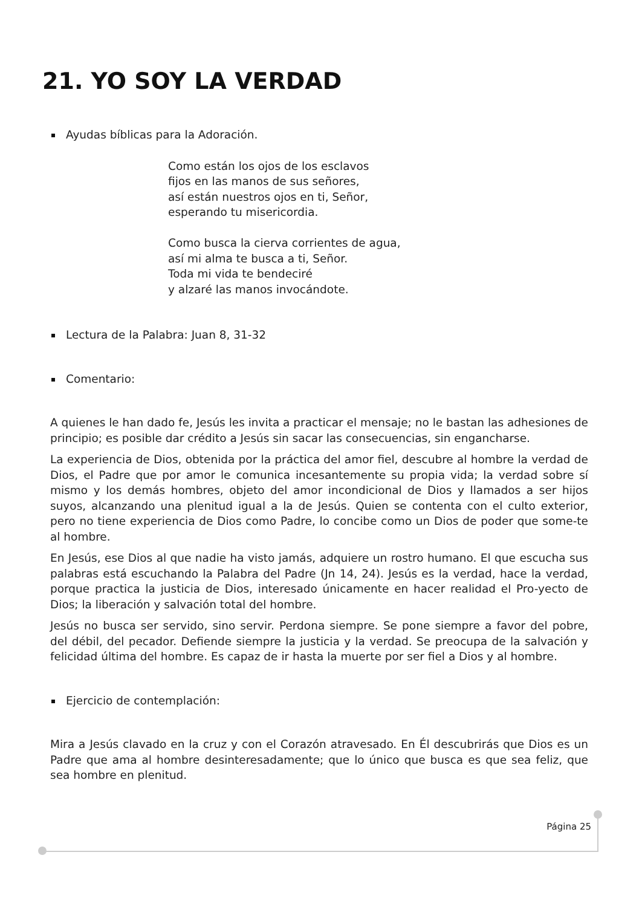21. YO SOY LA VERDAD
Ayudas bíblicas para la Adoración.
Como están los ojos de los esclavos
fijos en las manos de sus señores,
así están nuestros ojos en ti, Señor,
esperando tu misericordia.
Como busca la cierva corrientes de agua,
así mi alma te busca a ti, Señor.
Toda mi vida te bendeciré
y alzaré las manos invocándote.
Lectura de la Palabra: Juan 8, 31-32
Comentario:
A quienes le han dado fe, Jesús les invita a practicar el mensaje; no le bastan las adhesiones de principio; es posible dar crédito a Jesús sin sacar las consecuencias, sin engancharse.
La experiencia de Dios, obtenida por la práctica del amor fiel, descubre al hombre la verdad de Dios, el Padre que por amor le comunica incesantemente su propia vida; la verdad sobre sí mismo y los demás hombres, objeto del amor incondicional de Dios y llamados a ser hijos suyos, alcanzando una plenitud igual a la de Jesús. Quien se contenta con el culto exterior, pero no tiene experiencia de Dios como Padre, lo concibe como un Dios de poder que some-te al hombre.
En Jesús, ese Dios al que nadie ha visto jamás, adquiere un rostro humano. El que escucha sus palabras está escuchando la Palabra del Padre (Jn 14, 24). Jesús es la verdad, hace la verdad, porque practica la justicia de Dios, interesado únicamente en hacer realidad el Pro-yecto de Dios; la liberación y salvación total del hombre.
Jesús no busca ser servido, sino servir. Perdona siempre. Se pone siempre a favor del pobre, del débil, del pecador. Defiende siempre la justicia y la verdad. Se preocupa de la salvación y felicidad última del hombre. Es capaz de ir hasta la muerte por ser fiel a Dios y al hombre.
Ejercicio de contemplación:
Mira a Jesús clavado en la cruz y con el Corazón atravesado. En Él descubrirás que Dios es un Padre que ama al hombre desinteresadamente; que lo único que busca es que sea feliz, que sea hombre en plenitud.
Página 25